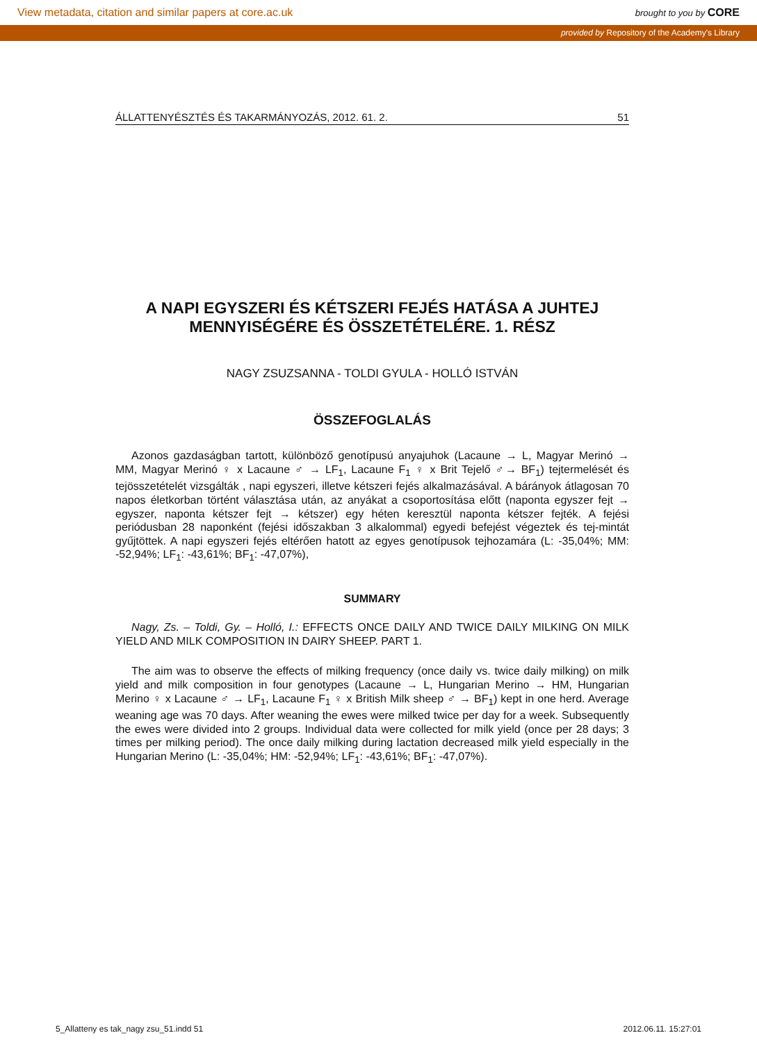View metadata, citation and similar papers at core.ac.uk brought to you by CORE
provided by Repository of the Academy's Library
ÁLLATTENYÉSZTÉS ÉS TAKARMÁNYOZÁS, 2012. 61. 2. 51
A NAPI EGYSZERI ÉS KÉTSZERI FEJÉS HATÁSA A JUHTEJ MENNYISÉGÉRE ÉS ÖSSZETÉTELÉRE. 1. RÉSZ
NAGY ZSUZSANNA - TOLDI GYULA - HOLLÓ ISTVÁN
ÖSSZEFOGLALÁS
Azonos gazdaságban tartott, különböző genotípusú anyajuhok (Lacaune → L, Magyar Merinó → MM, Magyar Merinó ♀ x Lacaune ♂ → LF<sub>1</sub>, Lacaune F<sub>1</sub> ♀ x Brit Tejelő ♂→ BF<sub>1</sub>) tejtermelését és tejösszetételét vizsgálták , napi egyszeri, illetve kétszeri fejés alkalmazásával. A bárányok átlagosan 70 napos életkorban történt választása után, az anyákat a csoportosítása előtt (naponta egyszer fejt → egyszer, naponta kétszer fejt → kétszer) egy héten keresztül naponta kétszer fejték. A fejési periódusban 28 naponként (fejési időszakban 3 alkalommal) egyedi befejést végeztek és tej-mintát gyűjtöttek. A napi egyszeri fejés eltérően hatott az egyes genotípusok tejhozamára (L: -35,04%; MM: -52,94%; LF<sub>1</sub>: -43,61%; BF<sub>1</sub>: -47,07%),
SUMMARY
Nagy, Zs. – Toldi, Gy. – Holló, I.: EFFECTS ONCE DAILY AND TWICE DAILY MILKING ON MILK YIELD AND MILK COMPOSITION IN DAIRY SHEEP. PART 1.
The aim was to observe the effects of milking frequency (once daily vs. twice daily milking) on milk yield and milk composition in four genotypes (Lacaune → L, Hungarian Merino → HM, Hungarian Merino ♀ x Lacaune ♂ → LF<sub>1</sub>, Lacaune F<sub>1</sub> ♀ x British Milk sheep ♂ → BF<sub>1</sub>) kept in one herd. Average weaning age was 70 days. After weaning the ewes were milked twice per day for a week. Subsequently the ewes were divided into 2 groups. Individual data were collected for milk yield (once per 28 days; 3 times per milking period). The once daily milking during lactation decreased milk yield especially in the Hungarian Merino (L: -35,04%; HM: -52,94%; LF<sub>1</sub>: -43,61%; BF<sub>1</sub>: -47,07%).
5_Allatteny es tak_nagy zsu_51.indd 51 2012.06.11. 15:27:01